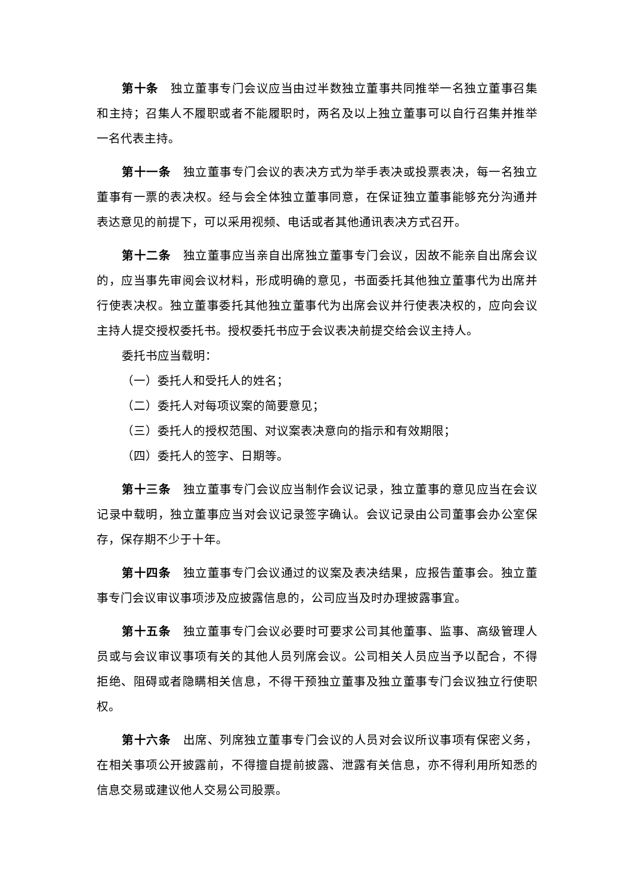第十条　独立董事专门会议应当由过半数独立董事共同推举一名独立董事召集和主持；召集人不履职或者不能履职时，两名及以上独立董事可以自行召集并推举一名代表主持。
第十一条　独立董事专门会议的表决方式为举手表决或投票表决，每一名独立董事有一票的表决权。经与会全体独立董事同意，在保证独立董事能够充分沟通并表达意见的前提下，可以采用视频、电话或者其他通讯表决方式召开。
第十二条　独立董事应当亲自出席独立董事专门会议，因故不能亲自出席会议的，应当事先审阅会议材料，形成明确的意见，书面委托其他独立董事代为出席并行使表决权。独立董事委托其他独立董事代为出席会议并行使表决权的，应向会议主持人提交授权委托书。授权委托书应于会议表决前提交给会议主持人。
委托书应当载明：
（一）委托人和受托人的姓名；
（二）委托人对每项议案的简要意见；
（三）委托人的授权范围、对议案表决意向的指示和有效期限；
（四）委托人的签字、日期等。
第十三条　独立董事专门会议应当制作会议记录，独立董事的意见应当在会议记录中载明，独立董事应当对会议记录签字确认。会议记录由公司董事会办公室保存，保存期不少于十年。
第十四条　独立董事专门会议通过的议案及表决结果，应报告董事会。独立董事专门会议审议事项涉及应披露信息的，公司应当及时办理披露事宜。
第十五条　独立董事专门会议必要时可要求公司其他董事、监事、高级管理人员或与会议审议事项有关的其他人员列席会议。公司相关人员应当予以配合，不得拒绝、阻碍或者隐瞒相关信息，不得干预独立董事及独立董事专门会议独立行使职权。
第十六条　出席、列席独立董事专门会议的人员对会议所议事项有保密义务，在相关事项公开披露前，不得擅自提前披露、泄露有关信息，亦不得利用所知悉的信息交易或建议他人交易公司股票。